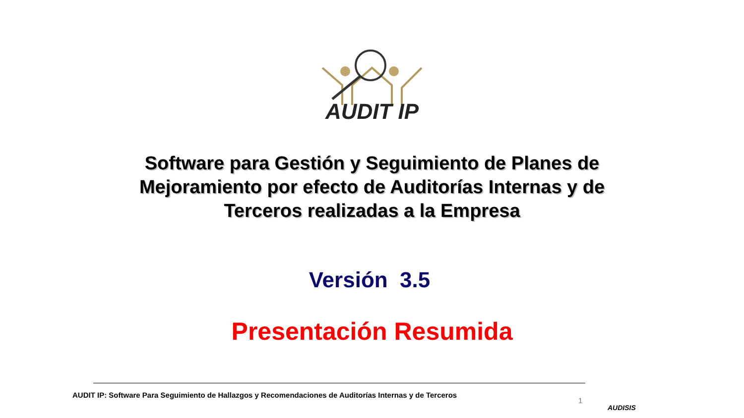AUDIT IP
Software para Gestión y Seguimiento de Planes de Mejoramiento por efecto de Auditorías Internas y de Terceros realizadas a la Empresa
Versión 3.5
Presentación Resumida
AUDIT IP: Software Para Seguimiento de Hallazgos y Recomendaciones de Auditorías Internas y de Terceros
1
AUDISIS